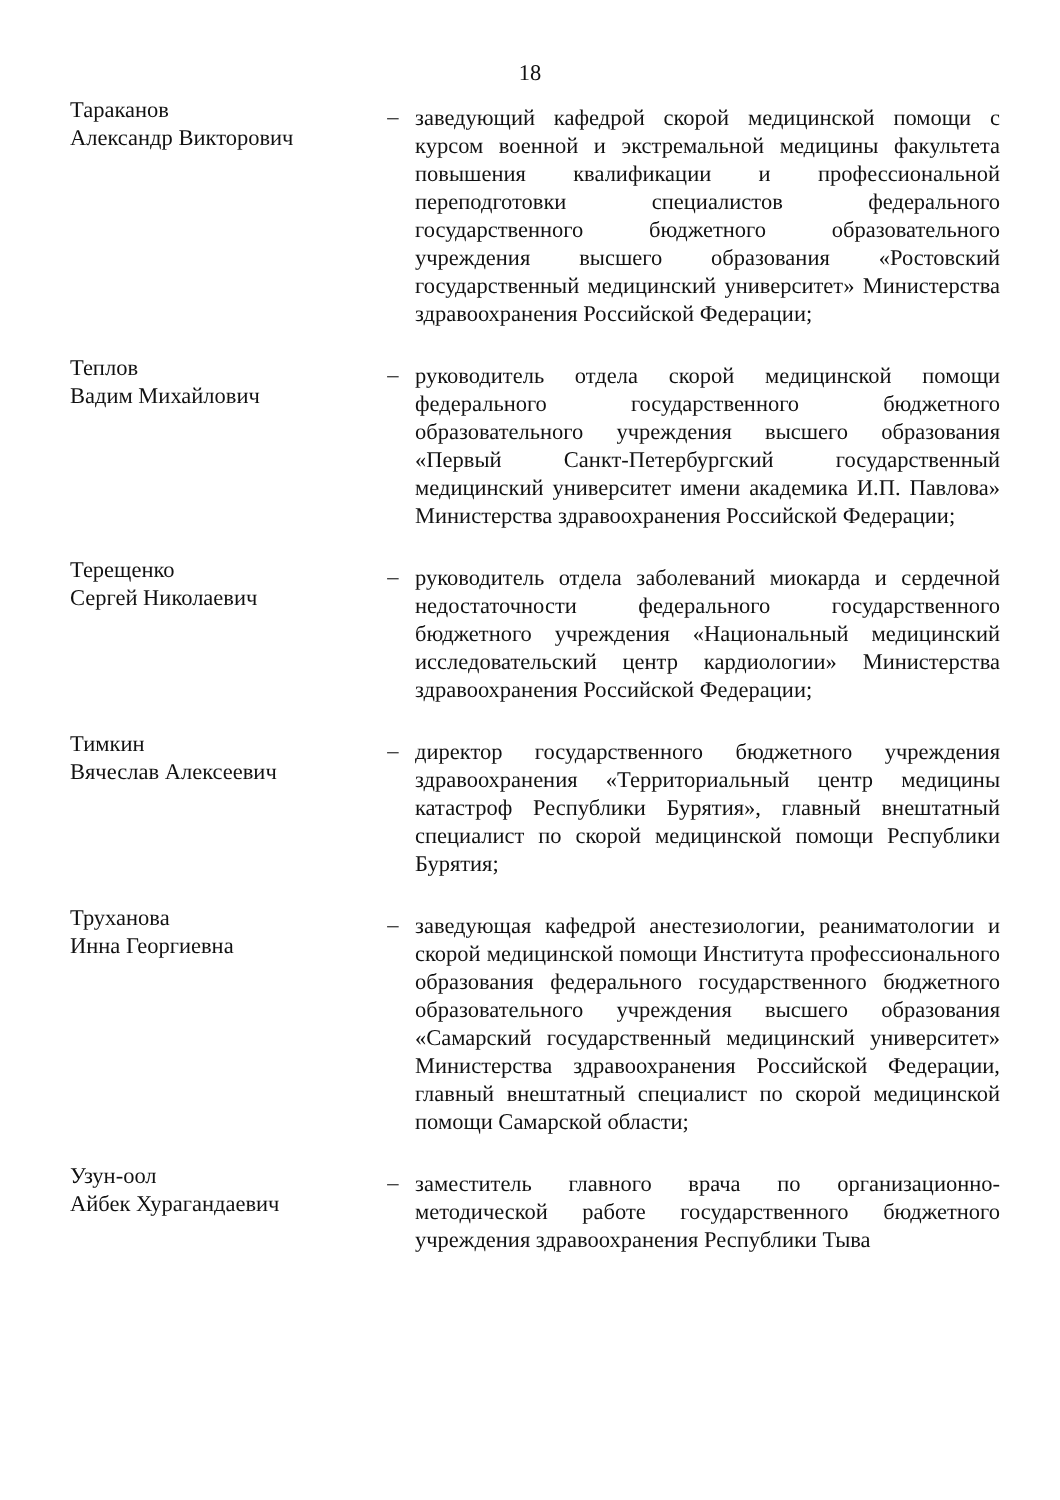18
Тараканов
Александр Викторович
–
заведующий кафедрой скорой медицинской помощи с курсом военной и экстремальной медицины факультета повышения квалификации и профессиональной переподготовки специалистов федерального государственного бюджетного образовательного учреждения высшего образования «Ростовский государственный медицинский университет» Министерства здравоохранения Российской Федерации;
Теплов
Вадим Михайлович
–
руководитель отдела скорой медицинской помощи федерального государственного бюджетного образовательного учреждения высшего образования «Первый Санкт-Петербургский государственный медицинский университет имени академика И.П. Павлова» Министерства здравоохранения Российской Федерации;
Терещенко
Сергей Николаевич
–
руководитель отдела заболеваний миокарда и сердечной недостаточности федерального государственного бюджетного учреждения «Национальный медицинский исследовательский центр кардиологии» Министерства здравоохранения Российской Федерации;
Тимкин
Вячеслав Алексеевич
–
директор государственного бюджетного учреждения здравоохранения «Территориальный центр медицины катастроф Республики Бурятия», главный внештатный специалист по скорой медицинской помощи Республики Бурятия;
Труханова
Инна Георгиевна
–
заведующая кафедрой анестезиологии, реаниматологии и скорой медицинской помощи Института профессионального образования федерального государственного бюджетного образовательного учреждения высшего образования «Самарский государственный медицинский университет» Министерства здравоохранения Российской Федерации, главный внештатный специалист по скорой медицинской помощи Самарской области;
Узун-оол
Айбек Хурагандаевич
–
заместитель главного врача по организационно-методической работе государственного бюджетного учреждения здравоохранения Республики Тыва